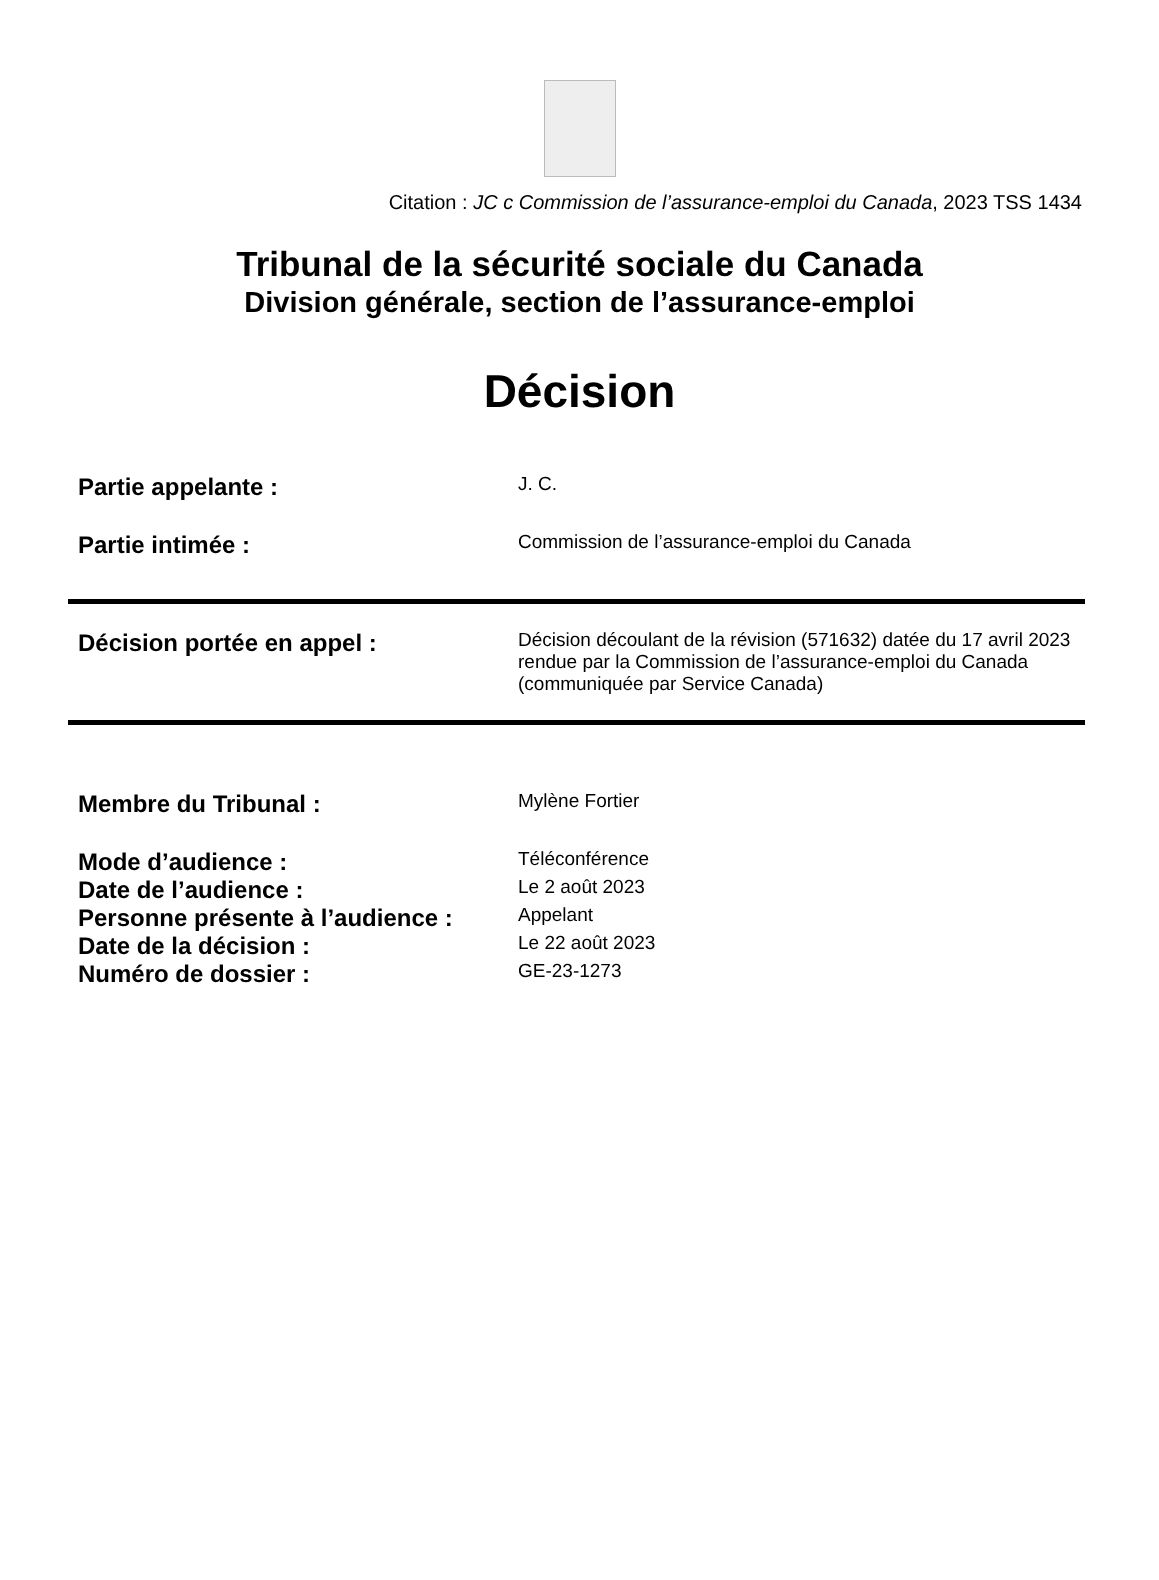Citation : JC c Commission de l’assurance-emploi du Canada, 2023 TSS 1434
Tribunal de la sécurité sociale du Canada
Division générale, section de l’assurance-emploi
Décision
| Partie appelante : | J. C. |
| Partie intimée : | Commission de l’assurance-emploi du Canada |
| Décision portée en appel : | Décision découlant de la révision (571632) datée du 17 avril 2023 rendue par la Commission de l’assurance-emploi du Canada (communiquée par Service Canada) |
| Membre du Tribunal : | Mylène Fortier |
| Mode d’audience : | Téléconférence |
| Date de l’audience : | Le 2 août 2023 |
| Personne présente à l’audience : | Appelant |
| Date de la décision : | Le 22 août 2023 |
| Numéro de dossier : | GE-23-1273 |